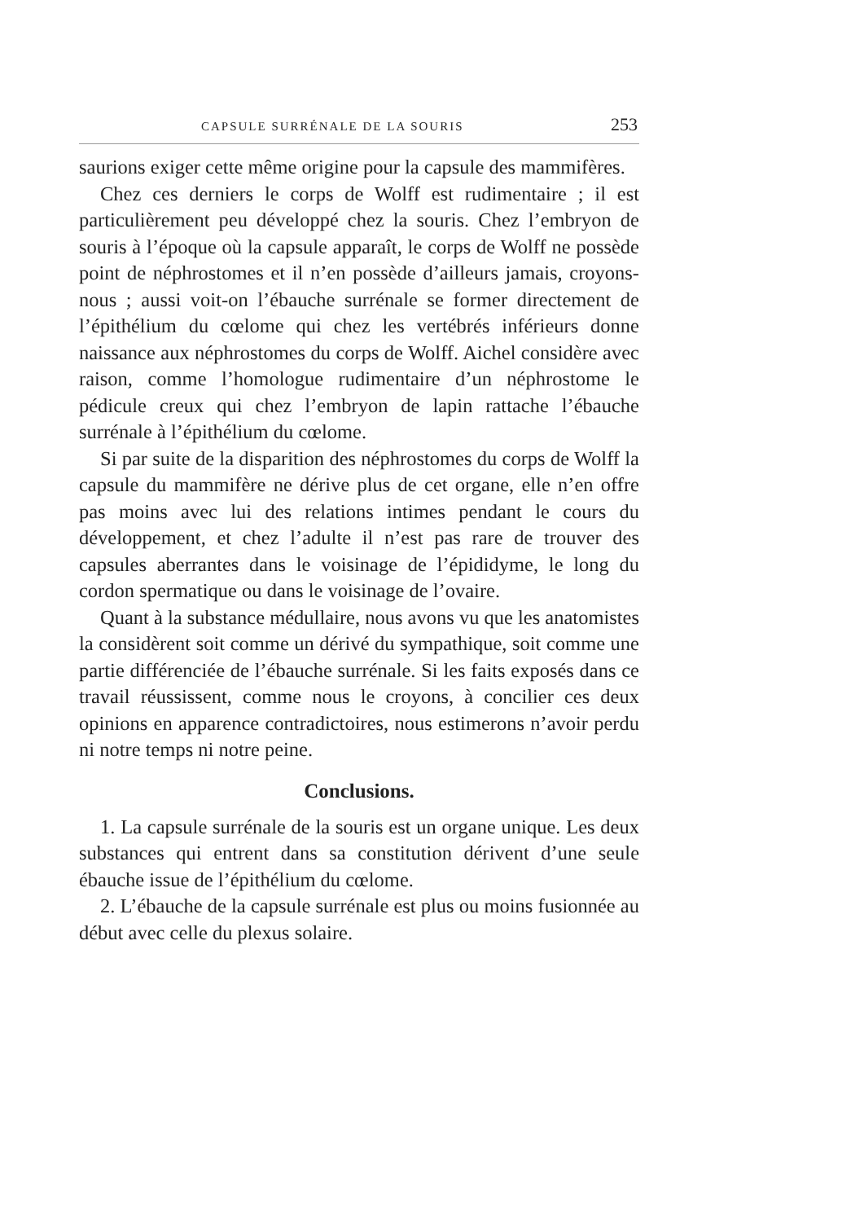CAPSULE SURRÉNALE DE LA SOURIS 253
saurions exiger cette même origine pour la capsule des mammifères.
Chez ces derniers le corps de Wolff est rudimentaire ; il est particulièrement peu développé chez la souris. Chez l’embryon de souris à l’époque où la capsule apparaît, le corps de Wolff ne possède point de néphrostomes et il n’en possède d’ailleurs jamais, croyons-nous ; aussi voit-on l’ébauche surrénale se former directement de l’épithélium du cœlome qui chez les vertébrés inférieurs donne naissance aux néphrostomes du corps de Wolff. Aichel considère avec raison, comme l’homologue rudimentaire d’un néphrostome le pédicule creux qui chez l’embryon de lapin rattache l’ébauche surrénale à l’épithélium du cœlome.
Si par suite de la disparition des néphrostomes du corps de Wolff la capsule du mammifère ne dérive plus de cet organe, elle n’en offre pas moins avec lui des relations intimes pendant le cours du développement, et chez l’adulte il n’est pas rare de trouver des capsules aberrantes dans le voisinage de l’épididyme, le long du cordon spermatique ou dans le voisinage de l’ovaire.
Quant à la substance médullaire, nous avons vu que les anatomistes la considèrent soit comme un dérivé du sympathique, soit comme une partie différenciée de l’ébauche surrénale. Si les faits exposés dans ce travail réussissent, comme nous le croyons, à concilier ces deux opinions en apparence contradictoires, nous estimerons n’avoir perdu ni notre temps ni notre peine.
Conclusions.
1. La capsule surrénale de la souris est un organe unique. Les deux substances qui entrent dans sa constitution dérivent d’une seule ébauche issue de l’épithélium du cœlome.
2. L’ébauche de la capsule surrénale est plus ou moins fusionnée au début avec celle du plexus solaire.